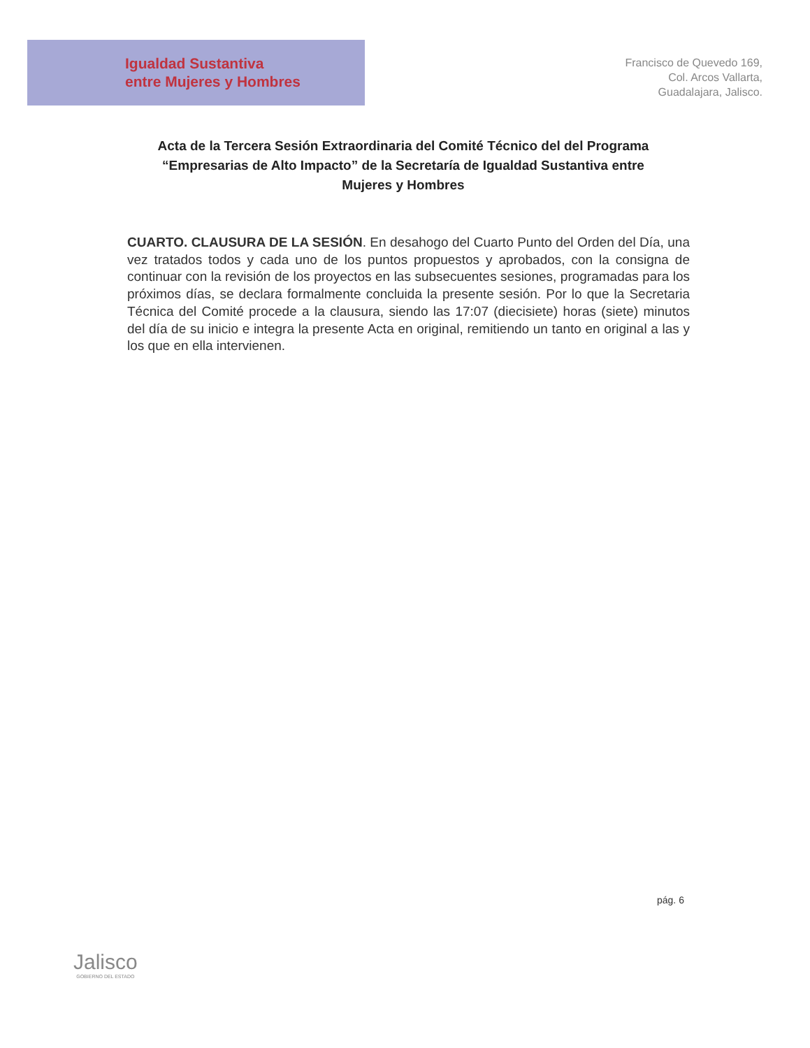Igualdad Sustantiva
entre Mujeres y Hombres
Francisco de Quevedo 169,
Col. Arcos Vallarta,
Guadalajara, Jalisco.
Acta de la Tercera Sesión Extraordinaria del Comité Técnico del del Programa “Empresarias de Alto Impacto” de la Secretaría de Igualdad Sustantiva entre Mujeres y Hombres
CUARTO. CLAUSURA DE LA SESIÓN. En desahogo del Cuarto Punto del Orden del Día, una vez tratados todos y cada uno de los puntos propuestos y aprobados, con la consigna de continuar con la revisión de los proyectos en las subsecuentes sesiones, programadas para los próximos días, se declara formalmente concluida la presente sesión. Por lo que la Secretaria Técnica del Comité procede a la clausura, siendo las 17:07 (diecisiete) horas (siete) minutos del día de su inicio e integra la presente Acta en original, remitiendo un tanto en original a las y los que en ella intervienen.
pág. 6
Jalisco
GOBIERNO DEL ESTADO